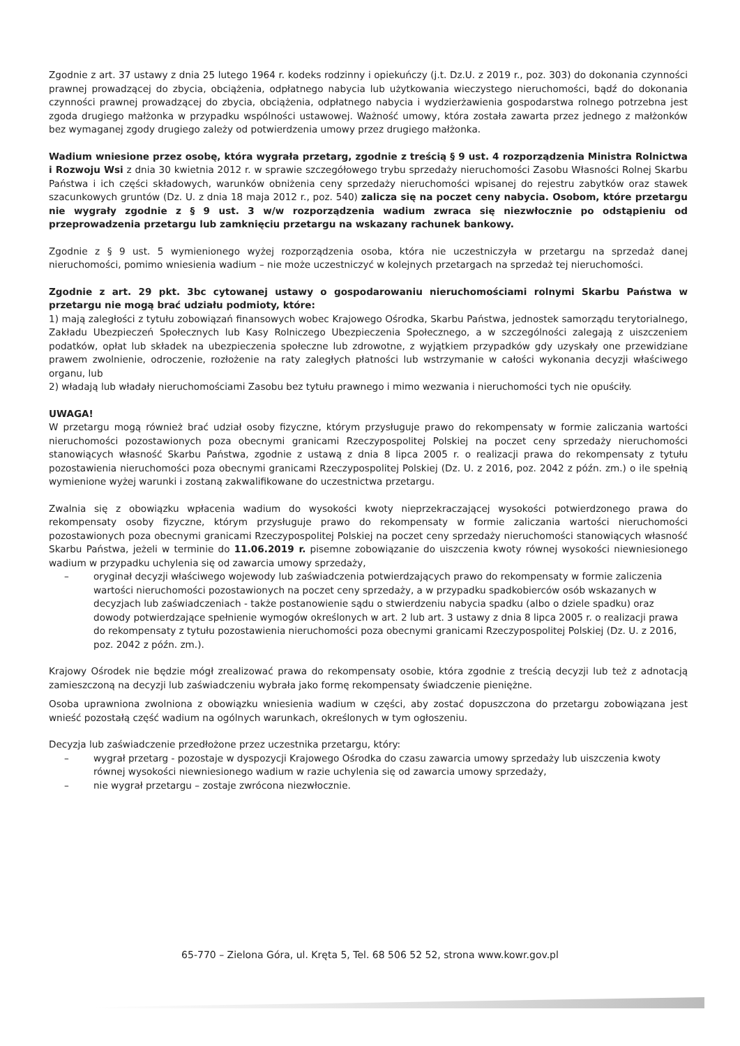Zgodnie z art. 37 ustawy z dnia 25 lutego 1964 r. kodeks rodzinny i opiekuńczy (j.t. Dz.U. z 2019 r., poz. 303) do dokonania czynności prawnej prowadzącej do zbycia, obciążenia, odpłatnego nabycia lub użytkowania wieczystego nieruchomości, bądź do dokonania czynności prawnej prowadzącej do zbycia, obciążenia, odpłatnego nabycia i wydzierżawienia gospodarstwa rolnego potrzebna jest zgoda drugiego małżonka w przypadku wspólności ustawowej. Ważność umowy, która została zawarta przez jednego z małżonków bez wymaganej zgody drugiego zależy od potwierdzenia umowy przez drugiego małżonka.
Wadium wniesione przez osobę, która wygrała przetarg, zgodnie z treścią § 9 ust. 4 rozporządzenia Ministra Rolnictwa i Rozwoju Wsi z dnia 30 kwietnia 2012 r. w sprawie szczegółowego trybu sprzedaży nieruchomości Zasobu Własności Rolnej Skarbu Państwa i ich części składowych, warunków obniżenia ceny sprzedaży nieruchomości wpisanej do rejestru zabytków oraz stawek szacunkowych gruntów (Dz. U. z dnia 18 maja 2012 r., poz. 540) zalicza się na poczet ceny nabycia. Osobom, które przetargu nie wygrały zgodnie z § 9 ust. 3 w/w rozporządzenia wadium zwraca się niezwłocznie po odstąpieniu od przeprowadzenia przetargu lub zamknięciu przetargu na wskazany rachunek bankowy.
Zgodnie z § 9 ust. 5 wymienionego wyżej rozporządzenia osoba, która nie uczestniczyła w przetargu na sprzedaż danej nieruchomości, pomimo wniesienia wadium – nie może uczestniczyć w kolejnych przetargach na sprzedaż tej nieruchomości.
Zgodnie z art. 29 pkt. 3bc cytowanej ustawy o gospodarowaniu nieruchomościami rolnymi Skarbu Państwa w przetargu nie mogą brać udziału podmioty, które:
1) mają zaległości z tytułu zobowiązań finansowych wobec Krajowego Ośrodka, Skarbu Państwa, jednostek samorządu terytorialnego, Zakładu Ubezpieczeń Społecznych lub Kasy Rolniczego Ubezpieczenia Społecznego, a w szczególności zalegają z uiszczeniem podatków, opłat lub składek na ubezpieczenia społeczne lub zdrowotne, z wyjątkiem przypadków gdy uzyskały one przewidziane prawem zwolnienie, odroczenie, rozłożenie na raty zaległych płatności lub wstrzymanie w całości wykonania decyzji właściwego organu, lub
2) władają lub władały nieruchomościami Zasobu bez tytułu prawnego i mimo wezwania i nieruchomości tych nie opuściły.
UWAGA!
W przetargu mogą również brać udział osoby fizyczne, którym przysługuje prawo do rekompensaty w formie zaliczania wartości nieruchomości pozostawionych poza obecnymi granicami Rzeczypospolitej Polskiej na poczet ceny sprzedaży nieruchomości stanowiących własność Skarbu Państwa, zgodnie z ustawą z dnia 8 lipca 2005 r. o realizacji prawa do rekompensaty z tytułu pozostawienia nieruchomości poza obecnymi granicami Rzeczypospolitej Polskiej (Dz. U. z 2016, poz. 2042 z późn. zm.) o ile spełnią wymienione wyżej warunki i zostaną zakwalifikowane do uczestnictwa przetargu.
Zwalnia się z obowiązku wpłacenia wadium do wysokości kwoty nieprzekraczającej wysokości potwierdzonego prawa do rekompensaty osoby fizyczne, którym przysługuje prawo do rekompensaty w formie zaliczania wartości nieruchomości pozostawionych poza obecnymi granicami Rzeczypospolitej Polskiej na poczet ceny sprzedaży nieruchomości stanowiących własność Skarbu Państwa, jeżeli w terminie do 11.06.2019 r. pisemne zobowiązanie do uiszczenia kwoty równej wysokości niewniesionego wadium w przypadku uchylenia się od zawarcia umowy sprzedaży,
– oryginał decyzji właściwego wojewody lub zaświadczenia potwierdzających prawo do rekompensaty w formie zaliczenia wartości nieruchomości pozostawionych na poczet ceny sprzedaży, a w przypadku spadkobierców osób wskazanych w decyzjach lub zaświadczeniach - także postanowienie sądu o stwierdzeniu nabycia spadku (albo o dziele spadku) oraz dowody potwierdzające spełnienie wymogów określonych w art. 2 lub art. 3 ustawy z dnia 8 lipca 2005 r. o realizacji prawa do rekompensaty z tytułu pozostawienia nieruchomości poza obecnymi granicami Rzeczypospolitej Polskiej (Dz. U. z 2016, poz. 2042 z późn. zm.).
Krajowy Ośrodek nie będzie mógł zrealizować prawa do rekompensaty osobie, która zgodnie z treścią decyzji lub też z adnotacją zamieszczoną na decyzji lub zaświadczeniu wybrała jako formę rekompensaty świadczenie pieniężne.
Osoba uprawniona zwolniona z obowiązku wniesienia wadium w części, aby zostać dopuszczona do przetargu zobowiązana jest wnieść pozostałą część wadium na ogólnych warunkach, określonych w tym ogłoszeniu.
Decyzja lub zaświadczenie przedłożone przez uczestnika przetargu, który:
– wygrał przetarg - pozostaje w dyspozycji Krajowego Ośrodka do czasu zawarcia umowy sprzedaży lub uiszczenia kwoty równej wysokości niewniesionego wadium w razie uchylenia się od zawarcia umowy sprzedaży,
– nie wygrał przetargu – zostaje zwrócona niezwłocznie.
65-770 – Zielona Góra, ul. Kręta 5, Tel. 68 506 52 52, strona www.kowr.gov.pl